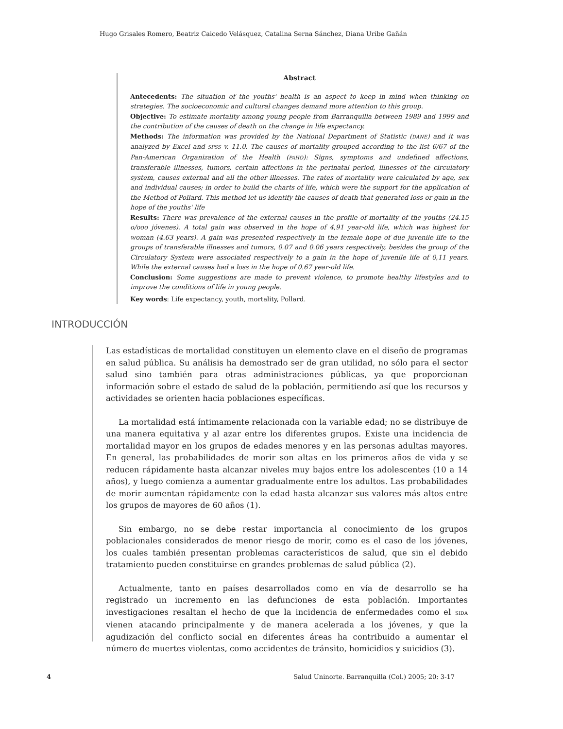Hugo Grisales Romero, Beatriz Caicedo Velásquez, Catalina Serna Sánchez, Diana Uribe Gañán
Abstract
Antecedents: The situation of the youths' health is an aspect to keep in mind when thinking on strategies. The socioeconomic and cultural changes demand more attention to this group.
Objective: To estimate mortality among young people from Barranquilla between 1989 and 1999 and the contribution of the causes of death on the change in life expectancy.
Methods: The information was provided by the National Department of Statistic (DANE) and it was analyzed by Excel and SPSS v. 11.0. The causes of mortality grouped according to the list 6/67 of the Pan-American Organization of the Health (PAHO): Signs, symptoms and undefined affections, transferable illnesses, tumors, certain affections in the perinatal period, illnesses of the circulatory system, causes external and all the other illnesses. The rates of mortality were calculated by age, sex and individual causes; in order to build the charts of life, which were the support for the application of the Method of Pollard. This method let us identify the causes of death that generated loss or gain in the hope of the youths' life
Results: There was prevalence of the external causes in the profile of mortality of the youths (24.15 o/ooo jóvenes). A total gain was observed in the hope of 4,91 year-old life, which was highest for woman (4.63 years). A gain was presented respectively in the female hope of due juvenile life to the groups of transferable illnesses and tumors, 0.07 and 0.06 years respectively, besides the group of the Circulatory System were associated respectively to a gain in the hope of juvenile life of 0,11 years. While the external causes had a loss in the hope of 0.67 year-old life.
Conclusion: Some suggestions are made to prevent violence, to promote healthy lifestyles and to improve the conditions of life in young people.
Key words: Life expectancy, youth, mortality, Pollard.
INTRODUCCIÓN
Las estadísticas de mortalidad constituyen un elemento clave en el diseño de programas en salud pública. Su análisis ha demostrado ser de gran utilidad, no sólo para el sector salud sino también para otras administraciones públicas, ya que proporcionan información sobre el estado de salud de la población, permitiendo así que los recursos y actividades se orienten hacia poblaciones específicas.
La mortalidad está íntimamente relacionada con la variable edad; no se distribuye de una manera equitativa y al azar entre los diferentes grupos. Existe una incidencia de mortalidad mayor en los grupos de edades menores y en las personas adultas mayores. En general, las probabilidades de morir son altas en los primeros años de vida y se reducen rápidamente hasta alcanzar niveles muy bajos entre los adolescentes (10 a 14 años), y luego comienza a aumentar gradualmente entre los adultos. Las probabilidades de morir aumentan rápidamente con la edad hasta alcanzar sus valores más altos entre los grupos de mayores de 60 años (1).
Sin embargo, no se debe restar importancia al conocimiento de los grupos poblacionales considerados de menor riesgo de morir, como es el caso de los jóvenes, los cuales también presentan problemas característicos de salud, que sin el debido tratamiento pueden constituirse en grandes problemas de salud pública (2).
Actualmente, tanto en países desarrollados como en vía de desarrollo se ha registrado un incremento en las defunciones de esta población. Importantes investigaciones resaltan el hecho de que la incidencia de enfermedades como el SIDA vienen atacando principalmente y de manera acelerada a los jóvenes, y que la agudización del conflicto social en diferentes áreas ha contribuido a aumentar el número de muertes violentas, como accidentes de tránsito, homicidios y suicidios (3).
4 Salud Uninorte. Barranquilla (Col.) 2005; 20: 3-17